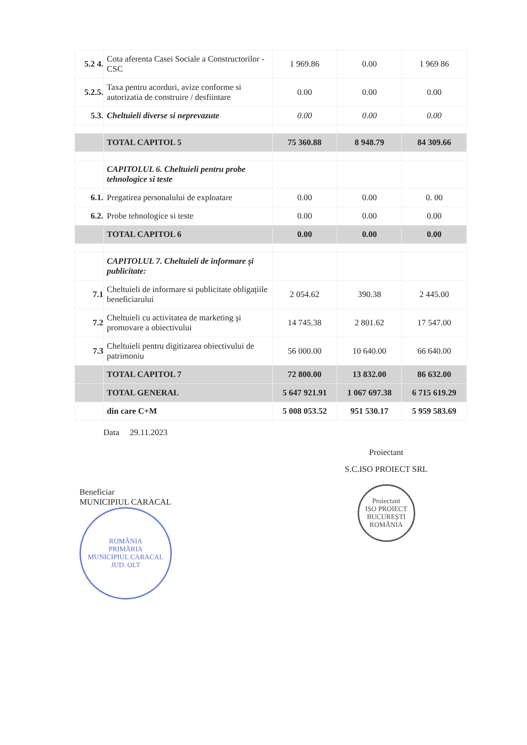| 5.2 4. | Cota aferenta Casei Sociale a Constructorilor - CSC | 1 969.86 | 0.00 | 1 969 86 |
| 5.2.5. | Taxa pentru acorduri, avize conforme si autorizatia de construire / desfiintare | 0.00 | 0.00 | 0.00 |
| 5.3. | Cheltuieli diverse si neprevazute | 0.00 | 0.00 | 0.00 |
| | TOTAL CAPITOL 5 | 75 360.88 | 8 948.79 | 84 309.66 |
| | CAPITOLUL 6. Cheltuieli pentru probe tehnologice si teste | | | |
| 6.1. | Pregatirea personalului de exploatare | 0.00 | 0.00 | 0. 00 |
| 6.2. | Probe tehnologice si teste | 0.00 | 0.00 | 0.00 |
| | TOTAL CAPITOL 6 | 0.00 | 0.00 | 0.00 |
| | CAPITOLUL 7. Cheltuieli de informare și publicitate: | | | |
| 7.1 | Cheltuieli de informare si publicitate obligațiile beneficiarului | 2 054.62 | 390.38 | 2 445.00 |
| 7.2 | Cheltuieli cu activitatea de marketing şi promovare a obiectivului | 14 745.38 | 2 801.62 | 17 547.00 |
| 7.3 | Cheltuieli pentru digitizarea obiectivului de patrimoniu | 56 000.00 | 10 640.00 | 66 640.00 |
| | TOTAL CAPITOL 7 | 72 800.00 | 13 832.00 | 86 632.00 |
| | TOTAL GENERAL | 5 647 921.91 | 1 067 697.38 | 6 715 619.29 |
| | din care C+M | 5 008 053.52 | 951 530.17 | 5 959 583.69 |
Data 29.11.2023
Beneficiar
MUNICIPIUL CARACAL
ROMÂNIA
PRIMĂRIA
MUNICIPIUL CARACAL
JUD. OLT
Proiectant
S.C.ISO PROIECT SRL
Proiectant
ISO PROIECT
BUCUREȘTI ROMÂNIA